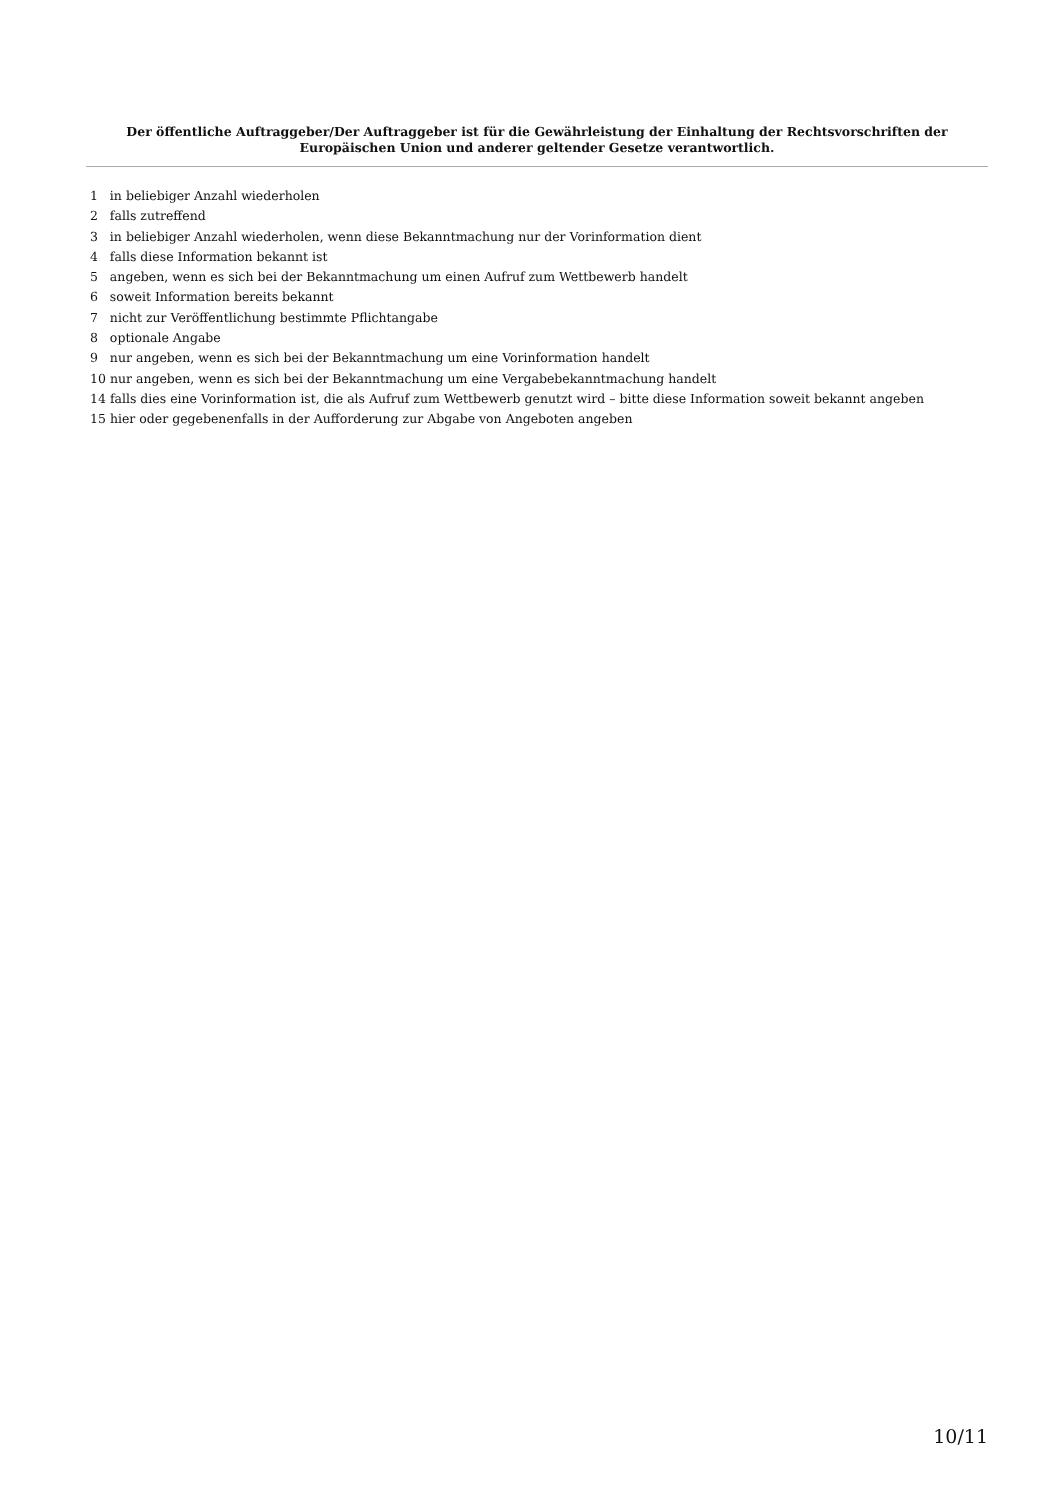Der öffentliche Auftraggeber/Der Auftraggeber ist für die Gewährleistung der Einhaltung der Rechtsvorschriften der Europäischen Union und anderer geltender Gesetze verantwortlich.
1 in beliebiger Anzahl wiederholen
2 falls zutreffend
3 in beliebiger Anzahl wiederholen, wenn diese Bekanntmachung nur der Vorinformation dient
4 falls diese Information bekannt ist
5 angeben, wenn es sich bei der Bekanntmachung um einen Aufruf zum Wettbewerb handelt
6 soweit Information bereits bekannt
7 nicht zur Veröffentlichung bestimmte Pflichtangabe
8 optionale Angabe
9 nur angeben, wenn es sich bei der Bekanntmachung um eine Vorinformation handelt
10 nur angeben, wenn es sich bei der Bekanntmachung um eine Vergabebekanntmachung handelt
14 falls dies eine Vorinformation ist, die als Aufruf zum Wettbewerb genutzt wird – bitte diese Information soweit bekannt angeben
15 hier oder gegebenenfalls in der Aufforderung zur Abgabe von Angeboten angeben
10/11